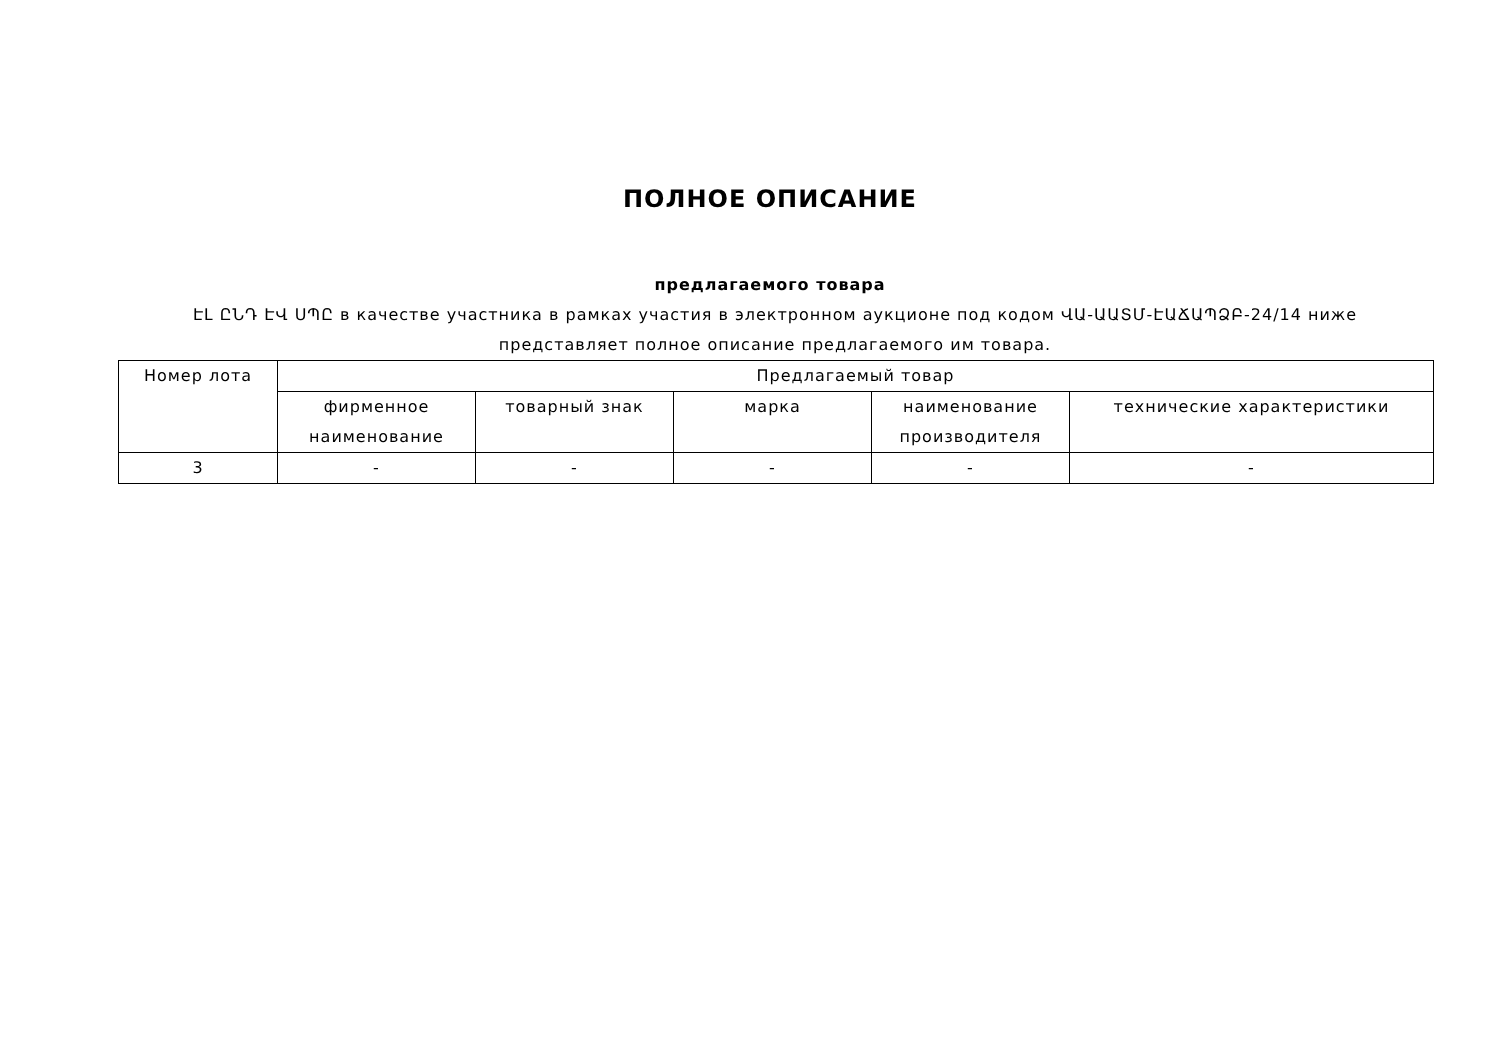ПОЛНОЕ ОПИСАНИЕ
предлагаемого товара
ԷԼ ԸՆԴ ԷՎ ՍՊԸ в качестве участника в рамках участия в электронном аукционе под кодом ՎԱ-ԱԱՏՄ-ԷԱՃԱՊՁԲ-24/14 ниже представляет полное описание предлагаемого им товара.
| Номер лота | Предлагаемый товар | | | | |
| --- | --- | --- | --- | --- | --- |
| | фирменное наименование | товарный знак | марка | наименование производителя | технические характеристики |
| 3 | - | - | - | - | - |